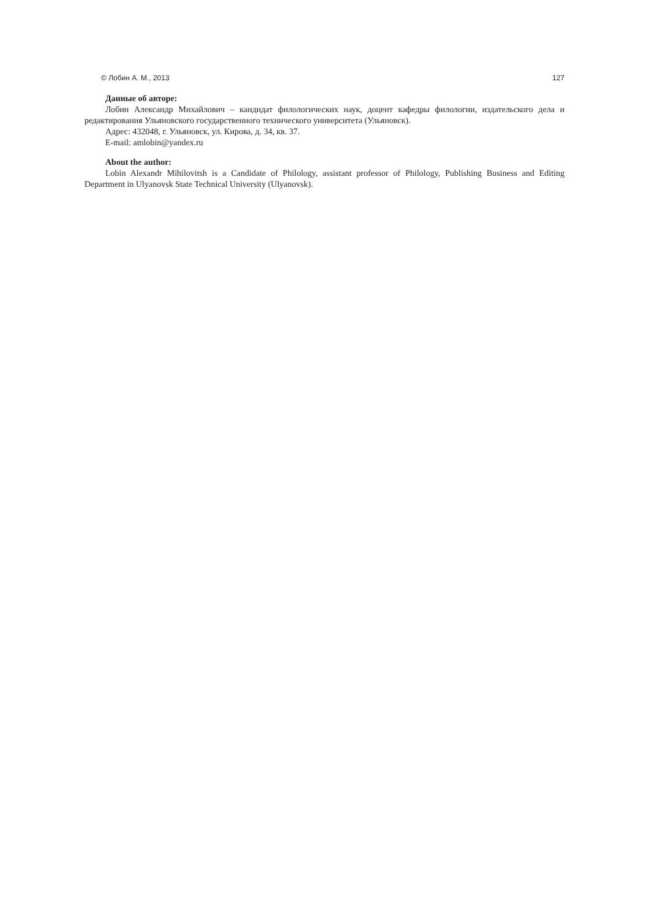© Лобин А. М., 2013 127
Данные об авторе:
Лобин Александр Михайлович – кандидат филологических наук, доцент кафедры филологии, издательского дела и редактирования Ульяновского государственного технического университета (Ульяновск).
Адрес: 432048, г. Ульяновск, ул. Кирова, д. 34, кв. 37.
E-mail: amlobin@yandex.ru
About the author:
Lobin Alexandr Mihilovitsh is a Candidate of Philology, assistant professor of Philology, Publishing Business and Editing Department in Ulyanovsk State Technical University (Ulyanovsk).